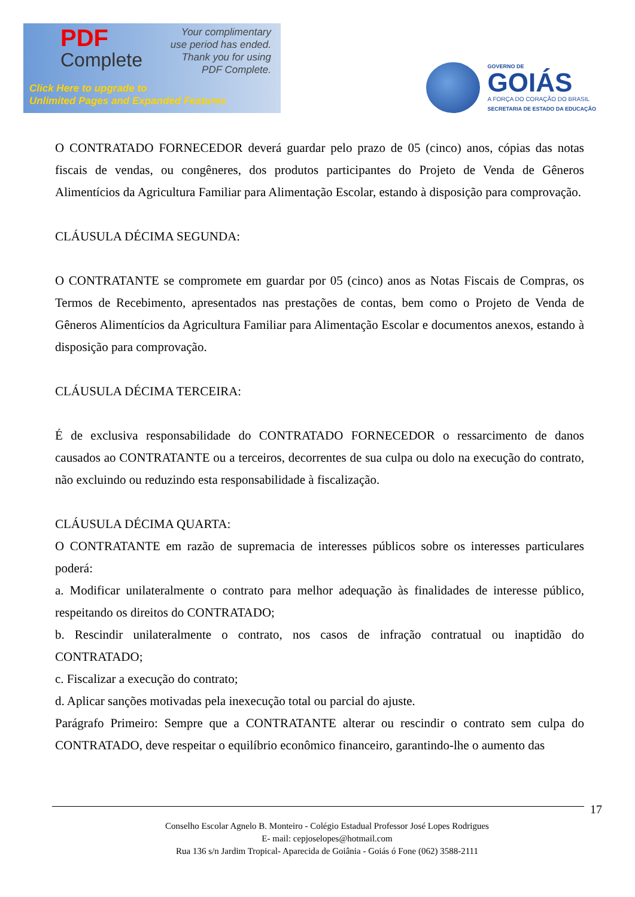PDF
Complete
Your complimentary
use period has ended.
Thank you for using
PDF Complete.
Click Here to upgrade to
Unlimited Pages and Expanded Features
GOVERNO DE
GOIÁS
A FORÇA DO CORAÇÃO DO BRASIL
SECRETARIA DE ESTADO DA EDUCAÇÃO
O CONTRATADO FORNECEDOR deverá guardar pelo prazo de 05 (cinco) anos, cópias das notas fiscais de vendas, ou congêneres, dos produtos participantes do Projeto de Venda de Gêneros Alimentícios da Agricultura Familiar para Alimentação Escolar, estando à disposição para comprovação.
CLÁUSULA DÉCIMA SEGUNDA:
O CONTRATANTE se compromete em guardar por 05 (cinco) anos as Notas Fiscais de Compras, os Termos de Recebimento, apresentados nas prestações de contas, bem como o Projeto de Venda de Gêneros Alimentícios da Agricultura Familiar para Alimentação Escolar e documentos anexos, estando à disposição para comprovação.
CLÁUSULA DÉCIMA TERCEIRA:
É de exclusiva responsabilidade do CONTRATADO FORNECEDOR o ressarcimento de danos causados ao CONTRATANTE ou a terceiros, decorrentes de sua culpa ou dolo na execução do contrato, não excluindo ou reduzindo esta responsabilidade à fiscalização.
CLÁUSULA DÉCIMA QUARTA:
O CONTRATANTE em razão de supremacia de interesses públicos sobre os interesses particulares poderá:
a. Modificar unilateralmente o contrato para melhor adequação às finalidades de interesse público, respeitando os direitos do CONTRATADO;
b. Rescindir unilateralmente o contrato, nos casos de infração contratual ou inaptidão do CONTRATADO;
c. Fiscalizar a execução do contrato;
d. Aplicar sanções motivadas pela inexecução total ou parcial do ajuste.
Parágrafo Primeiro: Sempre que a CONTRATANTE alterar ou rescindir o contrato sem culpa do CONTRATADO, deve respeitar o equilíbrio econômico financeiro, garantindo-lhe o aumento das
17
Conselho Escolar Agnelo B. Monteiro - Colégio Estadual Professor José Lopes Rodrigues
E- mail: cepjoselopes@hotmail.com
Rua 136 s/n Jardim Tropical- Aparecida de Goiânia - Goiás ó Fone (062) 3588-2111